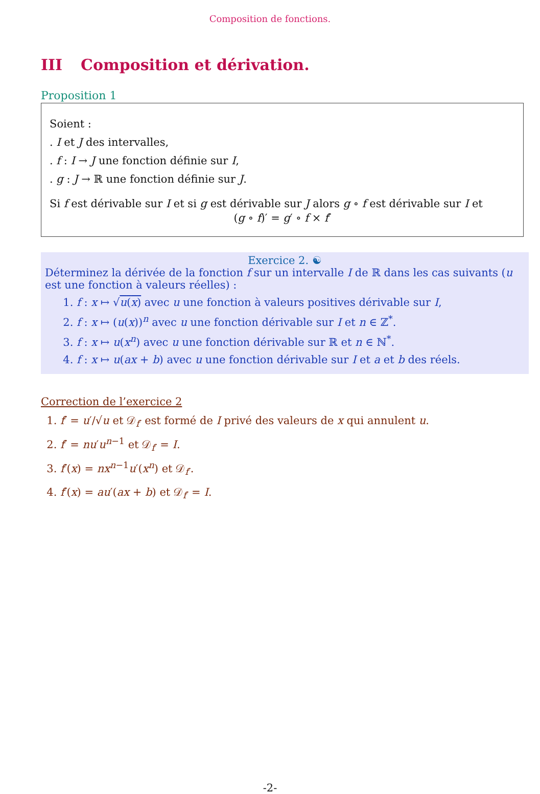Composition de fonctions.
III Composition et dérivation.
Proposition 1
Soient :
. I et J des intervalles,
. f : I → J une fonction définie sur I,
. g : J → ℝ une fonction définie sur J.
Si f est dérivable sur I et si g est dérivable sur J alors g ∘ f est dérivable sur I et
(g ∘ f)′ = g′ ∘ f × f′
Exercice 2. ☯
Déterminez la dérivée de la fonction f sur un intervalle I de ℝ dans les cas suivants (u est une fonction à valeurs réelles) :
1. f : x ↦ √u(x) avec u une fonction à valeurs positives dérivable sur I,
2. f : x ↦ (u(x))<sup>n</sup> avec u une fonction dérivable sur I et n ∈ ℤ<sup>*</sup>.
3. f : x ↦ u(x<sup>n</sup>) avec u une fonction dérivable sur ℝ et n ∈ ℕ<sup>*</sup>.
4. f : x ↦ u(ax + b) avec u une fonction dérivable sur I et a et b des réels.
Correction de l’exercice 2
1. f′ = u′/√u et 𝒟<sub>f′</sub> est formé de I privé des valeurs de x qui annulent u.
2. f′ = nu′u<sup>n−1</sup> et 𝒟<sub>f′</sub> = I.
3. f′(x) = nx<sup>n−1</sup>u′(x<sup>n</sup>) et 𝒟<sub>f′</sub>.
4. f′(x) = au′(ax + b) et 𝒟<sub>f′</sub> = I.
-2-